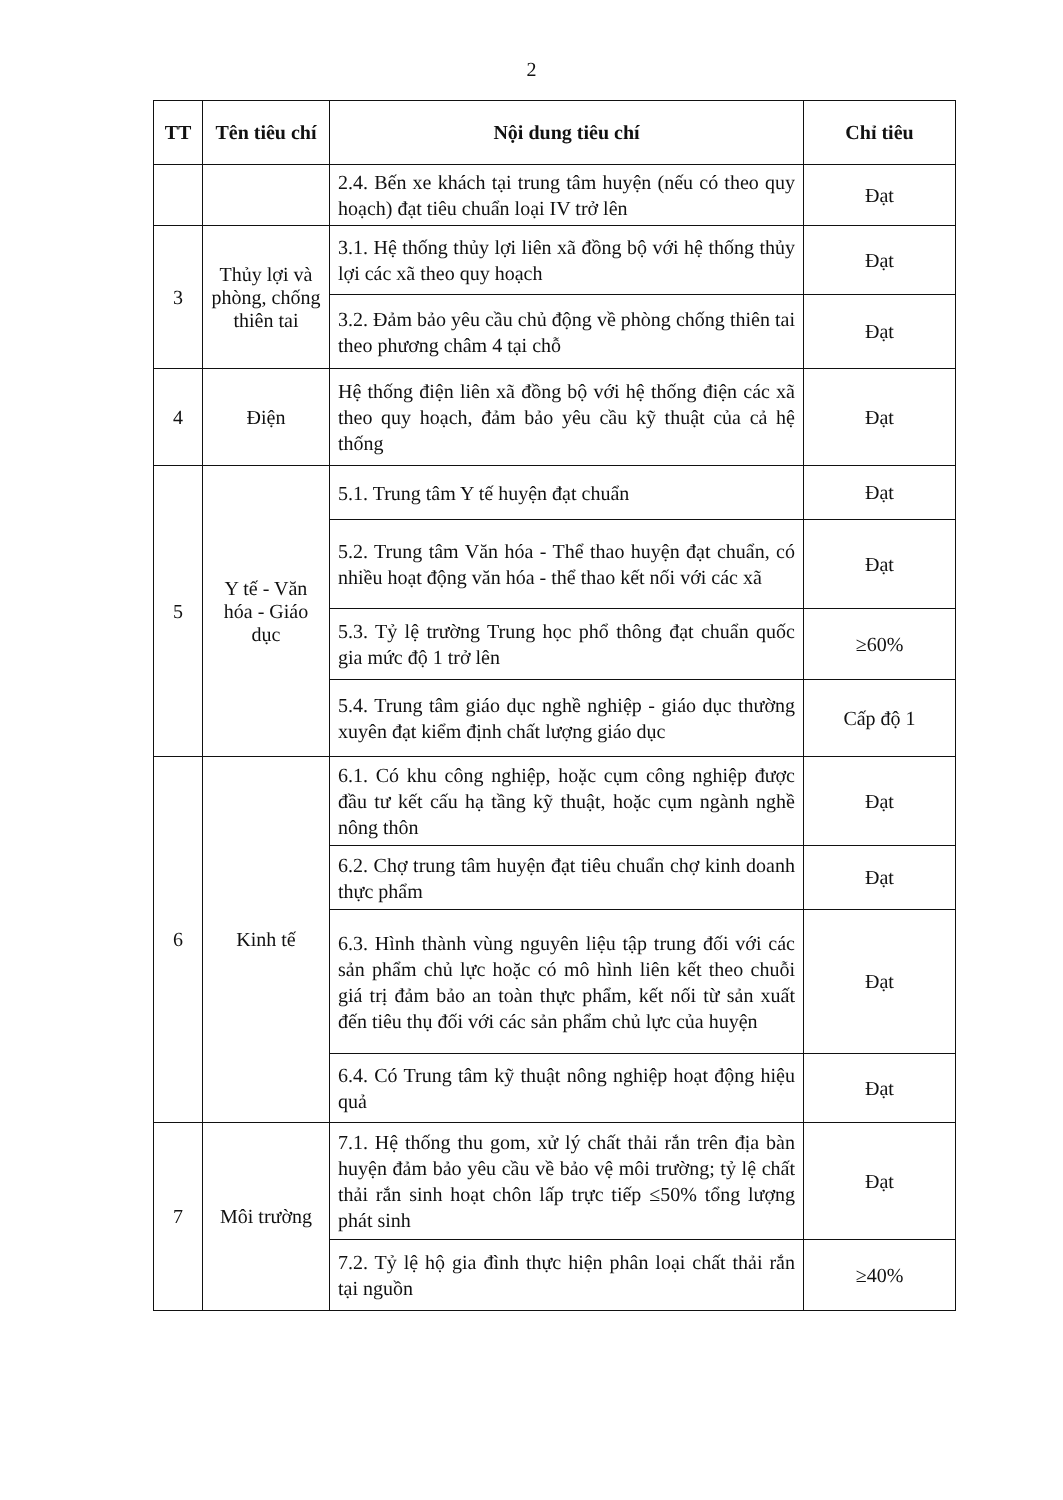2
| TT | Tên tiêu chí | Nội dung tiêu chí | Chỉ tiêu |
| --- | --- | --- | --- |
| | | 2.4. Bến xe khách tại trung tâm huyện (nếu có theo quy hoạch) đạt tiêu chuẩn loại IV trở lên | Đạt |
| 3 | Thủy lợi và phòng, chống thiên tai | 3.1. Hệ thống thủy lợi liên xã đồng bộ với hệ thống thủy lợi các xã theo quy hoạch | Đạt |
| | | 3.2. Đảm bảo yêu cầu chủ động về phòng chống thiên tai theo phương châm 4 tại chỗ | Đạt |
| 4 | Điện | Hệ thống điện liên xã đồng bộ với hệ thống điện các xã theo quy hoạch, đảm bảo yêu cầu kỹ thuật của cả hệ thống | Đạt |
| 5 | Y tế - Văn hóa - Giáo dục | 5.1. Trung tâm Y tế huyện đạt chuẩn | Đạt |
| | | 5.2. Trung tâm Văn hóa - Thể thao huyện đạt chuẩn, có nhiều hoạt động văn hóa - thể thao kết nối với các xã | Đạt |
| | | 5.3. Tỷ lệ trường Trung học phổ thông đạt chuẩn quốc gia mức độ 1 trở lên | ≥60% |
| | | 5.4. Trung tâm giáo dục nghề nghiệp - giáo dục thường xuyên đạt kiểm định chất lượng giáo dục | Cấp độ 1 |
| 6 | Kinh tế | 6.1. Có khu công nghiệp, hoặc cụm công nghiệp được đầu tư kết cấu hạ tầng kỹ thuật, hoặc cụm ngành nghề nông thôn | Đạt |
| | | 6.2. Chợ trung tâm huyện đạt tiêu chuẩn chợ kinh doanh thực phẩm | Đạt |
| | | 6.3. Hình thành vùng nguyên liệu tập trung đối với các sản phẩm chủ lực hoặc có mô hình liên kết theo chuỗi giá trị đảm bảo an toàn thực phẩm, kết nối từ sản xuất đến tiêu thụ đối với các sản phẩm chủ lực của huyện | Đạt |
| | | 6.4. Có Trung tâm kỹ thuật nông nghiệp hoạt động hiệu quả | Đạt |
| 7 | Môi trường | 7.1. Hệ thống thu gom, xử lý chất thải rắn trên địa bàn huyện đảm bảo yêu cầu về bảo vệ môi trường; tỷ lệ chất thải rắn sinh hoạt chôn lấp trực tiếp ≤50% tổng lượng phát sinh | Đạt |
| | | 7.2. Tỷ lệ hộ gia đình thực hiện phân loại chất thải rắn tại nguồn | ≥40% |